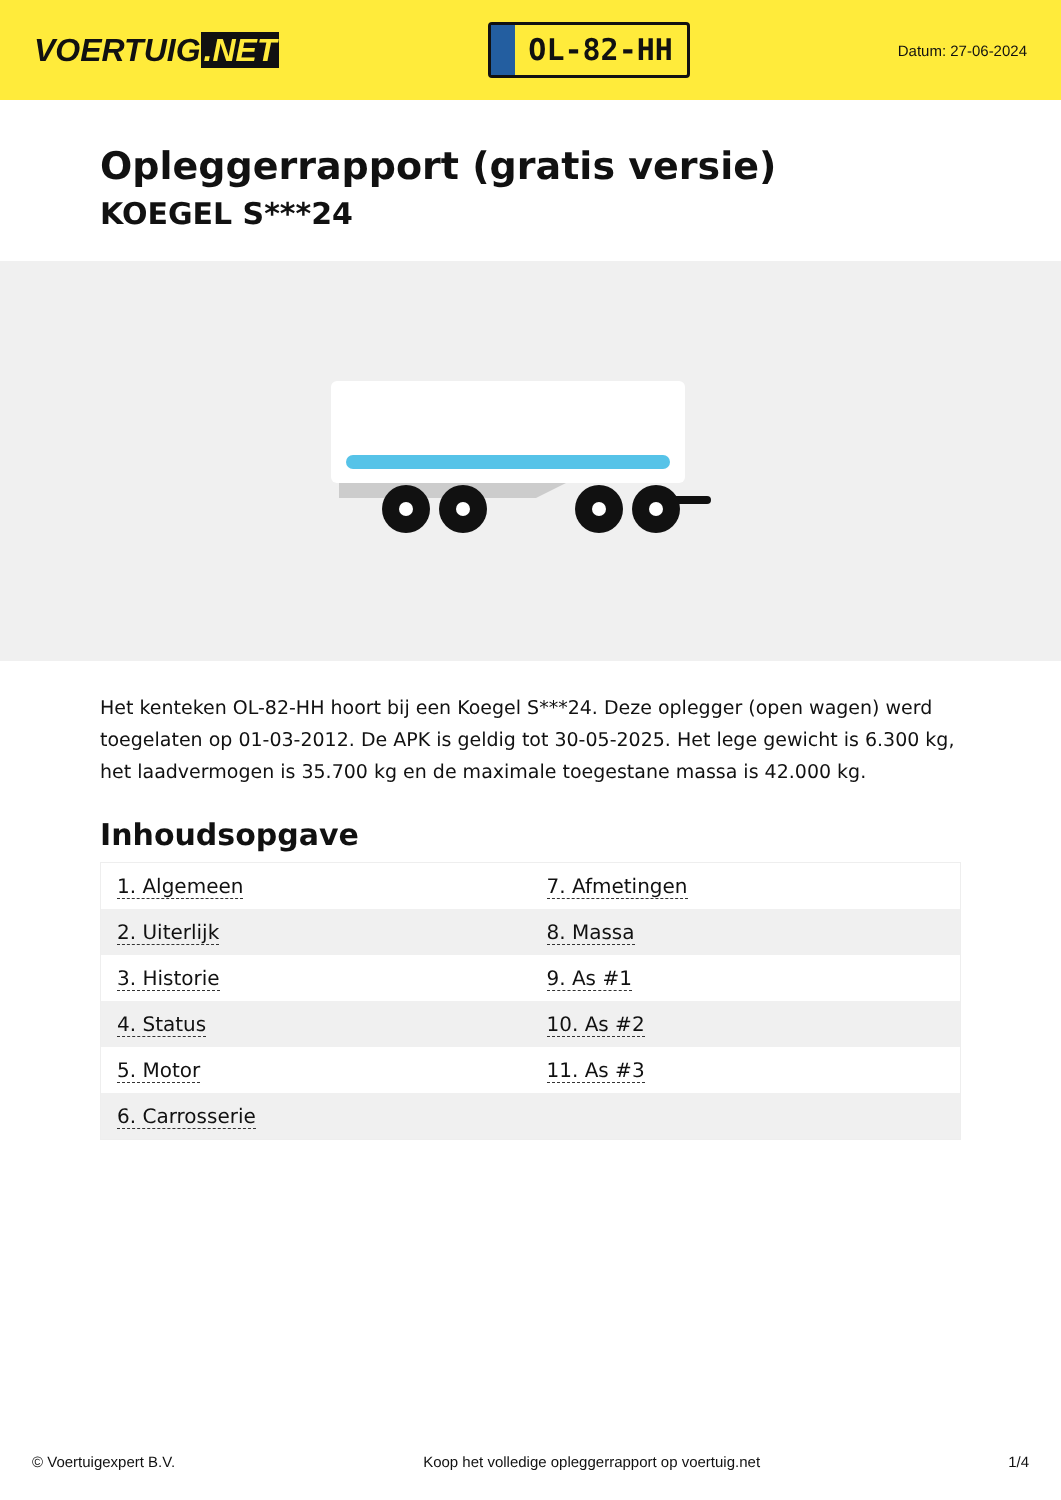VOERTUIG.NET
OL-82-HH
Datum: 27-06-2024
Opleggerrapport (gratis versie)
KOEGEL S***24
Het kenteken OL-82-HH hoort bij een Koegel S***24. Deze oplegger (open wagen) werd toegelaten op 01-03-2012. De APK is geldig tot 30-05-2025. Het lege gewicht is 6.300 kg, het laadvermogen is 35.700 kg en de maximale toegestane massa is 42.000 kg.
Inhoudsopgave
| 1. Algemeen | 7. Afmetingen |
| 2. Uiterlijk | 8. Massa |
| 3. Historie | 9. As #1 |
| 4. Status | 10. As #2 |
| 5. Motor | 11. As #3 |
| 6. Carrosserie | |
© Voertuigexpert B.V. Koop het volledige opleggerrapport op voertuig.net 1/4